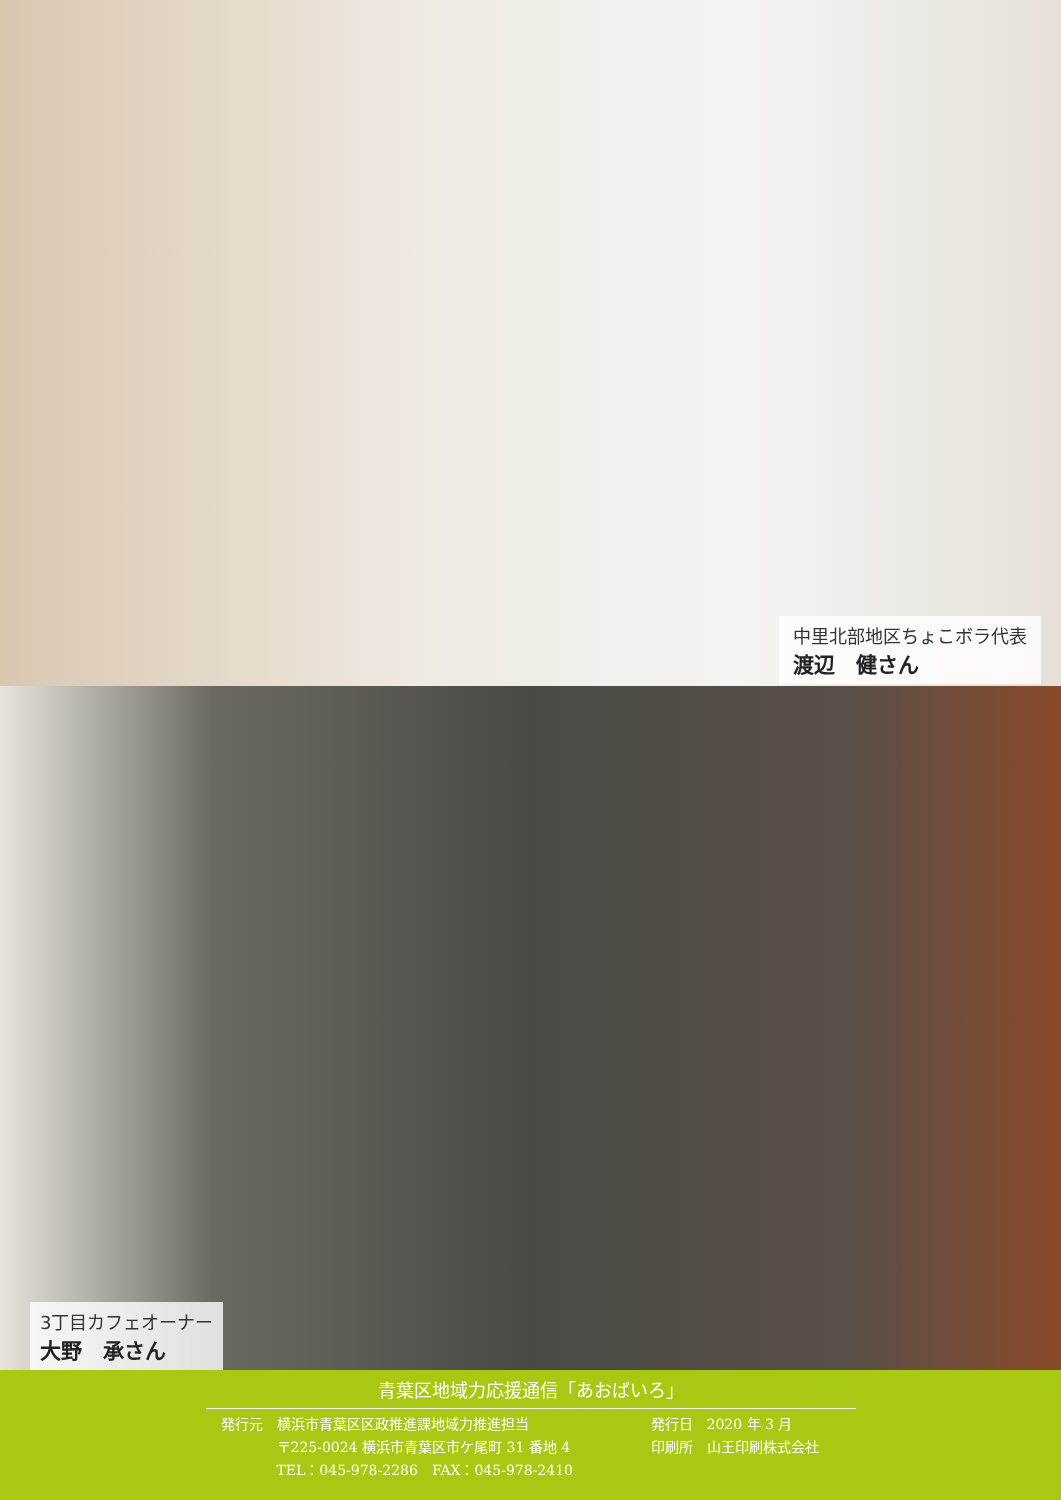中里北部地区ちょこボラ代表
渡辺　健さん
3丁目カフェオーナー
大野　承さん
青葉区地域力応援通信「あおばいろ」
発行元　横浜市青葉区区政推進課地域力推進担当
　　　　〒225-0024 横浜市青葉区市ケ尾町 31 番地 4
　　　　TEL：045-978-2286　FAX：045-978-2410
発行日　2020 年 3 月
印刷所　山王印刷株式会社